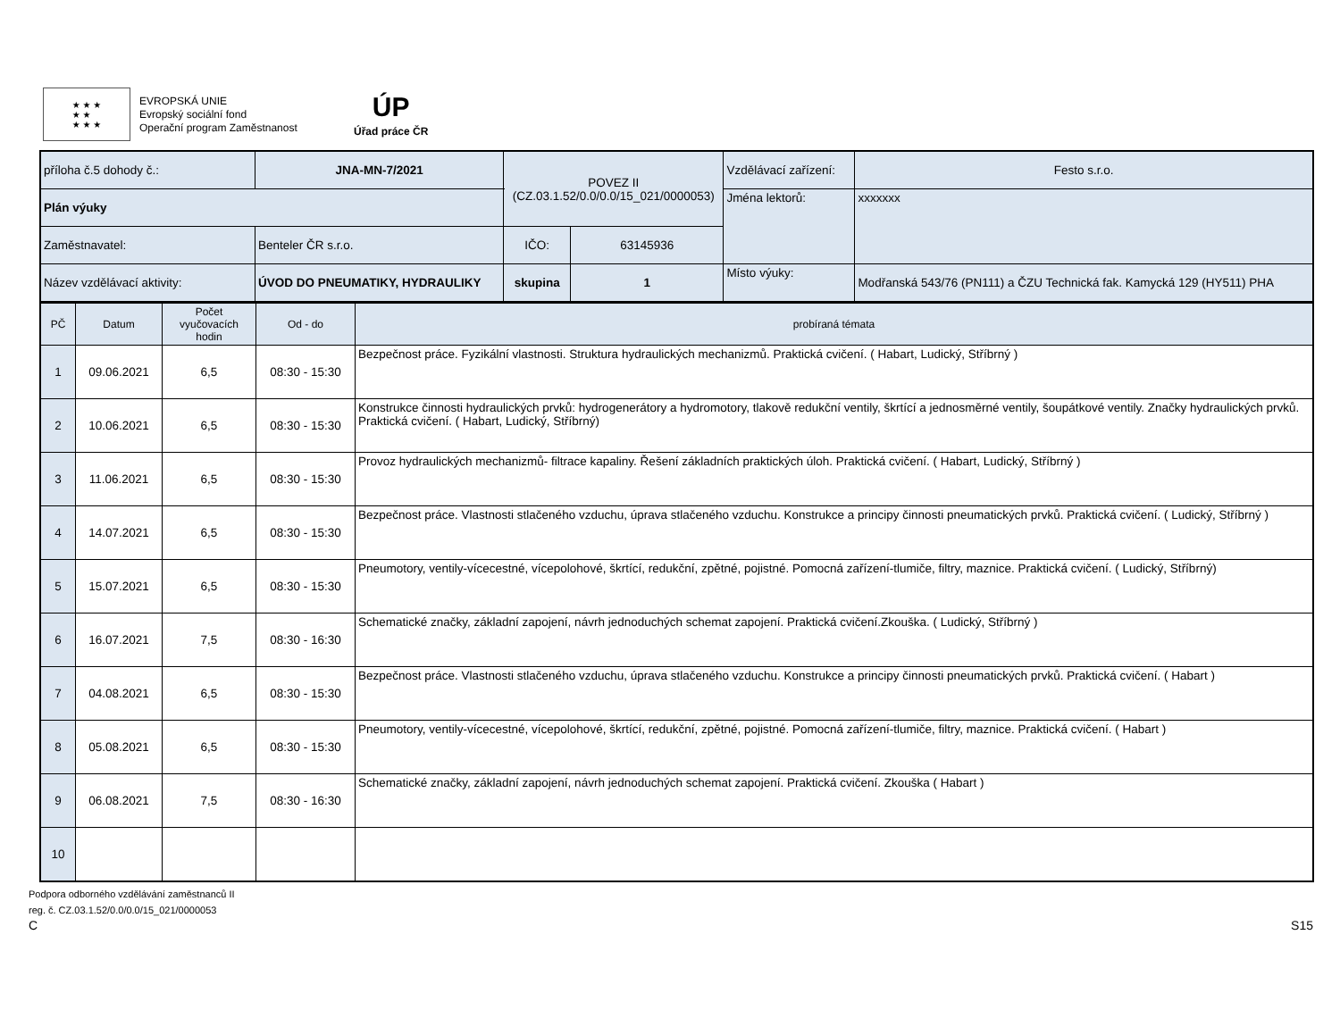★ ★ ★
★ ★
★ ★ ★
EVROPSKÁ UNIE
Evropský sociální fond
Operační program Zaměstnanost
ÚP
Úřad práce ČR
| příloha č.5 dohody č.: | JNA-MN-7/2021 | POVEZ II (CZ.03.1.52/0.0/0.0/15_021/0000053) | | Vzdělávací zařízení: | Festo s.r.o. |
| Plán výuky | | | | Jména lektorů: | xxxxxxx |
| Zaměstnavatel: | Benteler ČR s.r.o. | IČO: | 63145936 | | |
| Název vzdělávací aktivity: | ÚVOD DO PNEUMATIKY, HYDRAULIKY | skupina | 1 | Místo výuky: | Modřanská 543/76 (PN111) a ČZU Technická fak. Kamycká 129 (HY511) PHA |
| PČ | Datum | Počet vyučovacích hodin | Od - do | probíraná témata |
| 1 | 09.06.2021 | 6,5 | 08:30 - 15:30 | Bezpečnost práce. Fyzikální vlastnosti. Struktura hydraulických mechanizmů. Praktická cvičení. ( Habart, Ludický, Stříbrný ) |
| 2 | 10.06.2021 | 6,5 | 08:30 - 15:30 | Konstrukce činnosti hydraulických prvků: hydrogenerátory a hydromotory, tlakově redukční ventily, škrtící a jednosměrné ventily, šoupátkové ventily. Značky hydraulických prvků. Praktická cvičení. ( Habart, Ludický, Stříbrný) |
| 3 | 11.06.2021 | 6,5 | 08:30 - 15:30 | Provoz hydraulických mechanizmů- filtrace kapaliny. Řešení základních praktických úloh. Praktická cvičení. ( Habart, Ludický, Stříbrný ) |
| 4 | 14.07.2021 | 6,5 | 08:30 - 15:30 | Bezpečnost práce. Vlastnosti stlačeného vzduchu, úprava stlačeného vzduchu. Konstrukce a principy činnosti pneumatických prvků. Praktická cvičení. ( Ludický, Stříbrný ) |
| 5 | 15.07.2021 | 6,5 | 08:30 - 15:30 | Pneumotory, ventily-vícecestné, vícepolohové, škrtící, redukční, zpětné, pojistné. Pomocná zařízení-tlumiče, filtry, maznice. Praktická cvičení. ( Ludický, Stříbrný) |
| 6 | 16.07.2021 | 7,5 | 08:30 - 16:30 | Schematické značky, základní zapojení, návrh jednoduchých schemat zapojení. Praktická cvičení.Zkouška. ( Ludický, Stříbrný ) |
| 7 | 04.08.2021 | 6,5 | 08:30 - 15:30 | Bezpečnost práce. Vlastnosti stlačeného vzduchu, úprava stlačeného vzduchu. Konstrukce a principy činnosti pneumatických prvků. Praktická cvičení. ( Habart ) |
| 8 | 05.08.2021 | 6,5 | 08:30 - 15:30 | Pneumotory, ventily-vícecestné, vícepolohové, škrtící, redukční, zpětné, pojistné. Pomocná zařízení-tlumiče, filtry, maznice. Praktická cvičení. ( Habart ) |
| 9 | 06.08.2021 | 7,5 | 08:30 - 16:30 | Schematické značky, základní zapojení, návrh jednoduchých schemat zapojení. Praktická cvičení. Zkouška ( Habart ) |
| 10 | | | | |
Podpora odborného vzdělávání zaměstnanců II
reg. č. CZ.03.1.52/0.0/0.0/15_021/0000053
C S15